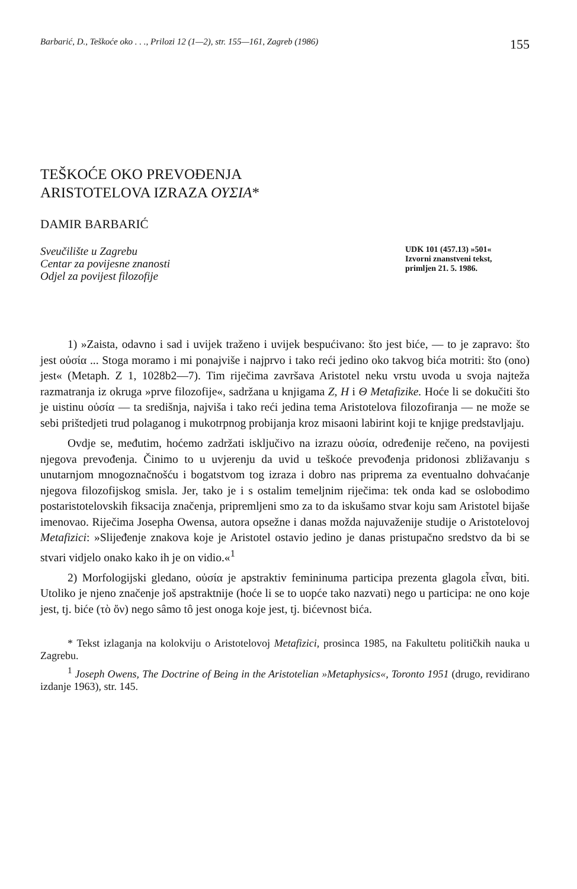Barbarić, D., Teškoće oko . . ., Prilozi 12 (1—2), str. 155—161, Zagreb (1986) 155
TEŠKOĆE OKO PREVOĐENJA
ARISTOTELOVA IZRAZA ΟΥΣΙΑ*
DAMIR BARBARIĆ
Sveučilište u Zagrebu
Centar za povijesne znanosti
Odjel za povijest filozofije
UDK 101 (457.13) »501«
Izvorni znanstveni tekst,
primljen 21. 5. 1986.
1) »Zaista, odavno i sad i uvijek traženo i uvijek bespućivano: što jest biće, — to je zapravo: što jest οὐσία ... Stoga moramo i mi ponajviše i najprvo i tako reći jedino oko takvog bića motriti: što (ono) jest« (Metaph. Z 1, 1028b2—7). Tim riječima završava Aristotel neku vrstu uvoda u svoja najteža razmatranja iz okruga »prve filozofije«, sadržana u knjigama Z, H i Θ Metafizike. Hoće li se dokučiti što je uistinu οὐσία — ta središnja, najviša i tako reći jedina tema Aristotelova filozofiranja — ne može se sebi prištedjeti trud polaganog i mukotrpnog probijanja kroz misaoni labirint koji te knjige predstavljaju.
Ovdje se, međutim, hoćemo zadržati isključivo na izrazu οὐσία, određenije rečeno, na povijesti njegova prevođenja. Činimo to u uvjerenju da uvid u teškoće prevođenja pridonosi zbližavanju s unutarnjom mnogoznačnošću i bogatstvom tog izraza i dobro nas priprema za eventualno dohvaćanje njegova filozofijskog smisla. Jer, tako je i s ostalim temeljnim riječima: tek onda kad se oslobodimo postaristotelovskih fiksacija značenja, pripremljeni smo za to da iskušamo stvar koju sam Aristotel bijaše imenovao. Riječima Josepha Owensa, autora opsežne i danas možda najuvaženije studije o Aristotelovoj Metafizici: »Slijeđenje znakova koje je Aristotel ostavio jedino je danas pristupačno sredstvo da bi se stvari vidjelo onako kako ih je on vidio.«<sup>1</sup>
2) Morfologijski gledano, οὐσία je apstraktiv femininuma participa prezenta glagola εἶναι, biti. Utoliko je njeno značenje još apstraktnije (hoće li se to uopće tako nazvati) nego u participa: ne ono koje jest, tj. biće (τὸ ὄν) nego sâmo tô jest onoga koje jest, tj. bićevnost bića.
* Tekst izlaganja na kolokviju o Aristotelovoj Metafizici, prosinca 1985, na Fakultetu političkih nauka u Zagrebu.
<sup>1</sup> Joseph Owens, The Doctrine of Being in the Aristotelian »Metaphysics«, Toronto 1951 (drugo, revidirano izdanje 1963), str. 145.